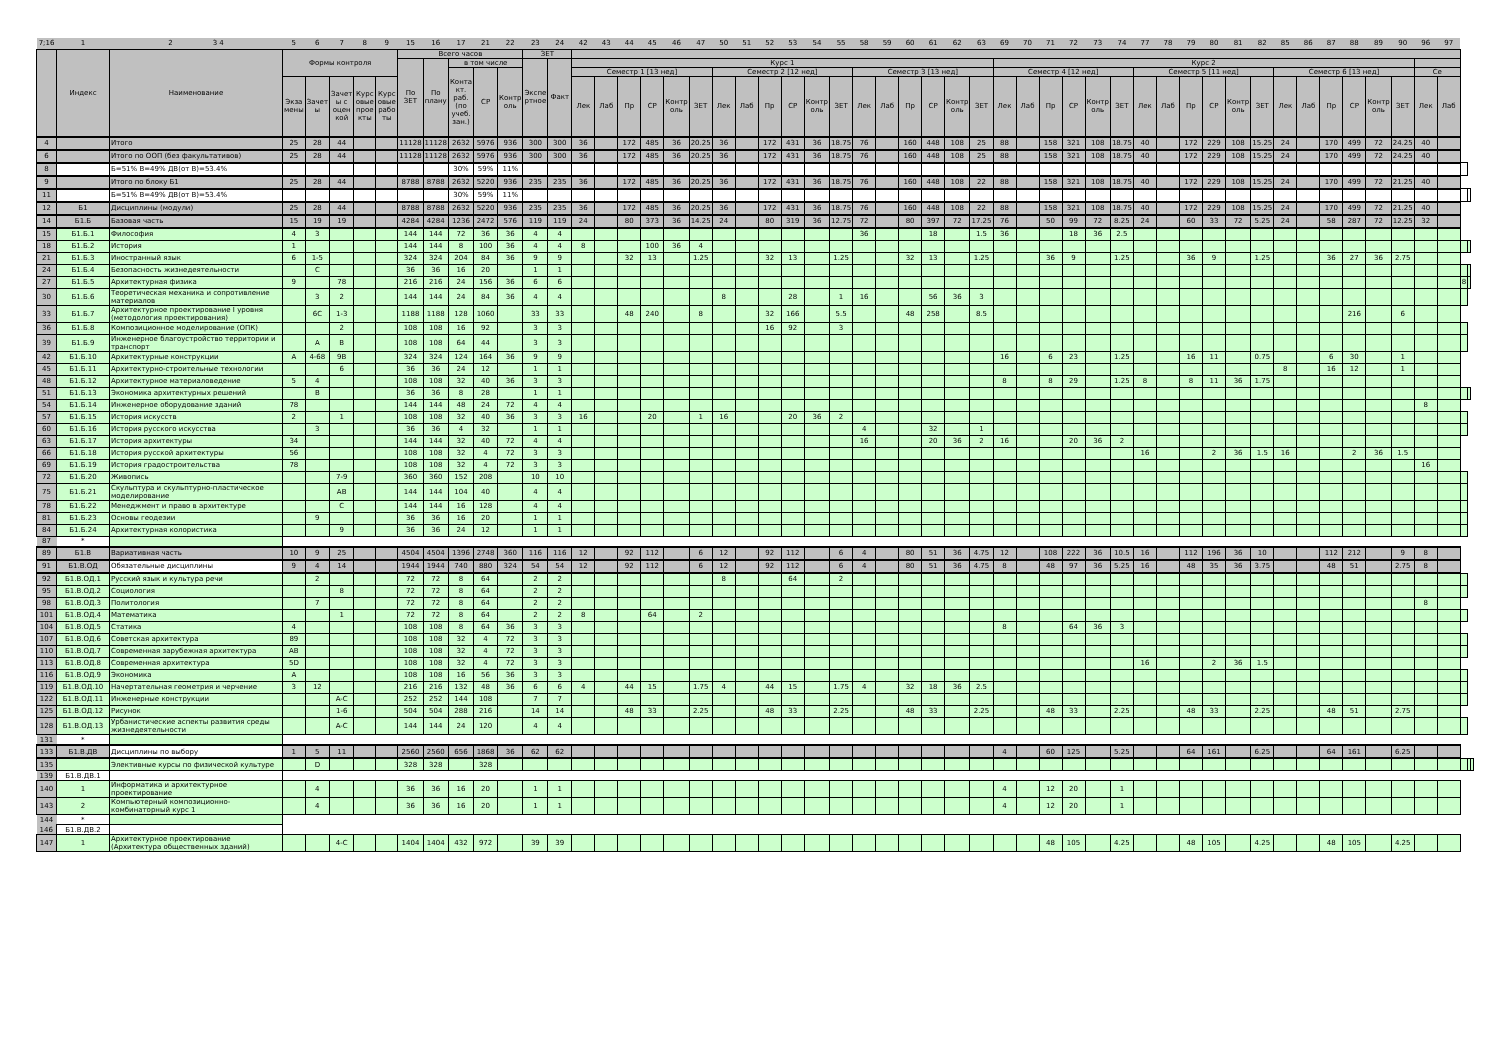| 7;16 | 1 | 2 3 4 | 5 | 6 | 7 | 8 | 9 | 15 | 16 | 17 | 21 | 22 | 23 | 24 | 42 | 43 | 44 | 45 | 46 | 47 | 50 | 51 | 52 | 53 | 54 | 55 | 58 | 59 | 60 | 61 | 62 | 63 | 69 | 70 | 71 | 72 | 73 | 74 | 77 | 78 | 79 | 80 | 81 | 82 | 85 | 86 | 87 | 88 | 89 | 90 | 96 | 97 | | | |
| --- | --- | --- | --- | --- | --- | --- | --- | --- | --- | --- | --- | --- | --- | --- | --- | --- | --- | --- | --- | --- | --- | --- | --- | --- | --- | --- | --- | --- | --- | --- | --- | --- | --- | --- | --- | --- | --- | --- | --- | --- | --- | --- | --- | --- | --- | --- | --- | --- | --- | --- | --- | --- | --- | --- | --- |
| | Индекс | Наименование | Формы контроля | | | | | Всего часов | | | | | ЗЕТ | | | | | | | | | | | | | | | | | | | | | | | | | | | | | | | | | | | | | | | | | | |
| | | | | | | | | По ЗЕТ | По плану | в том числе | | | Экспе ртное | Факт | Курс 1 | | | | | | | | | | | | | | | | | | Курс 2 | | | | | | | | | | | | | | | | | | | | | | |
| | | | | | | | | | | Конта кт. раб. (по учеб. зан.) | СР | Контр оль | | | Семестр 1 [13 нед] | | | | | | Семестр 2 [12 нед] | | | | | | Семестр 3 [13 нед] | | | | | | Семестр 4 [12 нед] | | | | | | Семестр 5 [11 нед] | | | | | | Семестр 6 [13 нед] | | | | | | Се | | | | |
| | | | Экза мены | Зачет ы | Зачет ы с оцен кой | Курс овые прое кты | Курс овые рабо ты | | | | | | | | Лек | Лаб | Пр | СР | Контр оль | ЗЕТ | Лек | Лаб | Пр | СР | Контр оль | ЗЕТ | Лек | Лаб | Пр | СР | Контр оль | ЗЕТ | Лек | Лаб | Пр | СР | Контр оль | ЗЕТ | Лек | Лаб | Пр | СР | Контр оль | ЗЕТ | Лек | Лаб | Пр | СР | Контр оль | ЗЕТ | Лек | Лаб | | | |
| 4 | | Итого | 25 | 28 | 44 | | | 11128 | 11128 | 2632 | 5976 | 936 | 300 | 300 | 36 | | 172 | 485 | 36 | 20.25 | 36 | | 172 | 431 | 36 | 18.75 | 76 | | 160 | 448 | 108 | 25 | 88 | | 158 | 321 | 108 | 18.75 | 40 | | 172 | 229 | 108 | 15.25 | 24 | | 170 | 499 | 72 | 24.25 | 40 | | | | |
| 6 | | Итого по ООП (без факультативов) | 25 | 28 | 44 | | | 11128 | 11128 | 2632 | 5976 | 936 | 300 | 300 | 36 | | 172 | 485 | 36 | 20.25 | 36 | | 172 | 431 | 36 | 18.75 | 76 | | 160 | 448 | 108 | 25 | 88 | | 158 | 321 | 108 | 18.75 | 40 | | 172 | 229 | 108 | 15.25 | 24 | | 170 | 499 | 72 | 24.25 | 40 | | | | |
| 8 | | Б=51% В=49% ДВ(от В)=53.4% | | | | | | | | 30% | 59% | 11% | | | | | | | | | | | | | | | | | | | | | | | | | | | | | | | | | | | | | | | | | | | |
| 9 | | Итого по блоку Б1 | 25 | 28 | 44 | | | 8788 | 8788 | 2632 | 5220 | 936 | 235 | 235 | 36 | | 172 | 485 | 36 | 20.25 | 36 | | 172 | 431 | 36 | 18.75 | 76 | | 160 | 448 | 108 | 22 | 88 | | 158 | 321 | 108 | 18.75 | 40 | | 172 | 229 | 108 | 15.25 | 24 | | 170 | 499 | 72 | 21.25 | 40 | | | | |
| 11 | | Б=51% В=49% ДВ(от В)=53.4% | | | | | | | | 30% | 59% | 11% | | | | | | | | | | | | | | | | | | | | | | | | | | | | | | | | | | | | | | | | | | | |
| 12 | Б1 | Дисциплины (модули) | 25 | 28 | 44 | | | 8788 | 8788 | 2632 | 5220 | 936 | 235 | 235 | 36 | | 172 | 485 | 36 | 20.25 | 36 | | 172 | 431 | 36 | 18.75 | 76 | | 160 | 448 | 108 | 22 | 88 | | 158 | 321 | 108 | 18.75 | 40 | | 172 | 229 | 108 | 15.25 | 24 | | 170 | 499 | 72 | 21.25 | 40 | | | | |
| 14 | Б1.Б | Базовая часть | 15 | 19 | 19 | | | 4284 | 4284 | 1236 | 2472 | 576 | 119 | 119 | 24 | | 80 | 373 | 36 | 14.25 | 24 | | 80 | 319 | 36 | 12.75 | 72 | | 80 | 397 | 72 | 17.25 | 76 | | 50 | 99 | 72 | 8.25 | 24 | | 60 | 33 | 72 | 5.25 | 24 | | 58 | 287 | 72 | 12.25 | 32 | | | | |
| 15 | Б1.Б.1 | Философия | 4 | 3 | | | | 144 | 144 | 72 | 36 | 36 | 4 | 4 | | | | | | | | | | | | | 36 | | | 18 | | 1.5 | 36 | | | 18 | 36 | 2.5 | | | | | | | | | | | | | | | | | |
| 18 | Б1.Б.2 | История | 1 | | | | | 144 | 144 | 8 | 100 | 36 | 4 | 4 | 8 | | | 100 | 36 | 4 | | | | | | | | | | | | | | | | | | | | | | | | | | | | | | | | | | | |
| 21 | Б1.Б.3 | Иностранный язык | 6 | 1-5 | | | | 324 | 324 | 204 | 84 | 36 | 9 | 9 | | | 32 | 13 | | 1.25 | | | 32 | 13 | | 1.25 | | | 32 | 13 | | 1.25 | | | 36 | 9 | | 1.25 | | | 36 | 9 | | 1.25 | | | 36 | 27 | 36 | 2.75 | | | | | |
| 24 | Б1.Б.4 | Безопасность жизнедеятельности | | C | | | | 36 | 36 | 16 | 20 | | 1 | 1 | | | | | | | | | | | | | | | | | | | | | | | | | | | | | | | | | | | | | | | | | |
| 27 | Б1.Б.5 | Архитектурная физика | 9 | | 78 | | | 216 | 216 | 24 | 156 | 36 | 6 | 6 | | | | | | | | | | | | | | | | | | | | | | | | | | | | | | | | | | | | | | | 8 | | |
| 30 | Б1.Б.6 | Теоретическая механика и сопротивление материалов | | 3 | 2 | | | 144 | 144 | 24 | 84 | 36 | 4 | 4 | | | | | | | 8 | | | 28 | | 1 | 16 | | | 56 | 36 | 3 | | | | | | | | | | | | | | | | | | | | | | | |
| 33 | Б1.Б.7 | Архитектурное проектирование I уровня (методология проектирования) | | 6C | 1-3 | | | 1188 | 1188 | 128 | 1060 | | 33 | 33 | | | 48 | 240 | | 8 | | | 32 | 166 | | 5.5 | | | 48 | 258 | | 8.5 | | | | | | | | | | | | | | | | 216 | | 6 | | | | | |
| 36 | Б1.Б.8 | Композиционное моделирование (ОПК) | | | 2 | | | 108 | 108 | 16 | 92 | | 3 | 3 | | | | | | | | | 16 | 92 | | 3 | | | | | | | | | | | | | | | | | | | | | | | | | | | | | |
| 39 | Б1.Б.9 | Инженерное благоустройство территории и транспорт | | A | B | | | 108 | 108 | 64 | 44 | | 3 | 3 | | | | | | | | | | | | | | | | | | | | | | | | | | | | | | | | | | | | | | | | | |
| 42 | Б1.Б.10 | Архитектурные конструкции | A | 4-68 | 9B | | | 324 | 324 | 124 | 164 | 36 | 9 | 9 | | | | | | | | | | | | | | | | | | | 16 | | 6 | 23 | | 1.25 | | | 16 | 11 | | 0.75 | | | 6 | 30 | | 1 | | | | | |
| 45 | Б1.Б.11 | Архитектурно-строительные технологии | | | 6 | | | 36 | 36 | 24 | 12 | | 1 | 1 | | | | | | | | | | | | | | | | | | | | | | | | | | | | | | | 8 | | 16 | 12 | | 1 | | | | | |
| 48 | Б1.Б.12 | Архитектурное материаловедение | 5 | 4 | | | | 108 | 108 | 32 | 40 | 36 | 3 | 3 | | | | | | | | | | | | | | | | | | | 8 | | 8 | 29 | | 1.25 | 8 | | 8 | 11 | 36 | 1.75 | | | | | | | | | | | |
| 51 | Б1.Б.13 | Экономика архитектурных решений | | B | | | | 36 | 36 | 8 | 28 | | 1 | 1 | | | | | | | | | | | | | | | | | | | | | | | | | | | | | | | | | | | | | | | | | |
| 54 | Б1.Б.14 | Инженерное оборудование зданий | 78 | | | | | 144 | 144 | 48 | 24 | 72 | 4 | 4 | | | | | | | | | | | | | | | | | | | | | | | | | | | | | | | | | | | | | 8 | | | | |
| 57 | Б1.Б.15 | История искусств | 2 | | 1 | | | 108 | 108 | 32 | 40 | 36 | 3 | 3 | 16 | | | 20 | | 1 | 16 | | | 20 | 36 | 2 | | | | | | | | | | | | | | | | | | | | | | | | | | | | | |
| 60 | Б1.Б.16 | История русского искусства | | 3 | | | | 36 | 36 | 4 | 32 | | 1 | 1 | | | | | | | | | | | | | 4 | | | 32 | | 1 | | | | | | | | | | | | | | | | | | | | | | | |
| 63 | Б1.Б.17 | История архитектуры | 34 | | | | | 144 | 144 | 32 | 40 | 72 | 4 | 4 | | | | | | | | | | | | | 16 | | | 20 | 36 | 2 | 16 | | | 20 | 36 | 2 | | | | | | | | | | | | | | | | | |
| 66 | Б1.Б.18 | История русской архитектуры | 56 | | | | | 108 | 108 | 32 | 4 | 72 | 3 | 3 | | | | | | | | | | | | | | | | | | | | | | | | | 16 | | | 2 | 36 | 1.5 | 16 | | | 2 | 36 | 1.5 | | | | | |
| 69 | Б1.Б.19 | История градостроительства | 78 | | | | | 108 | 108 | 32 | 4 | 72 | 3 | 3 | | | | | | | | | | | | | | | | | | | | | | | | | | | | | | | | | | | | | 16 | | | | |
| 72 | Б1.Б.20 | Живопись | | | 7-9 | | | 360 | 360 | 152 | 208 | | 10 | 10 | | | | | | | | | | | | | | | | | | | | | | | | | | | | | | | | | | | | | | | | | |
| 75 | Б1.Б.21 | Скульптура и скульптурно-пластическое моделирование | | | AB | | | 144 | 144 | 104 | 40 | | 4 | 4 | | | | | | | | | | | | | | | | | | | | | | | | | | | | | | | | | | | | | | | | | |
| 78 | Б1.Б.22 | Менеджмент и право в архитектуре | | | C | | | 144 | 144 | 16 | 128 | | 4 | 4 | | | | | | | | | | | | | | | | | | | | | | | | | | | | | | | | | | | | | | | | | |
| 81 | Б1.Б.23 | Основы геодезии | | 9 | | | | 36 | 36 | 16 | 20 | | 1 | 1 | | | | | | | | | | | | | | | | | | | | | | | | | | | | | | | | | | | | | | | | | |
| 84 | Б1.Б.24 | Архитектурная колористика | | | 9 | | | 36 | 36 | 24 | 12 | | 1 | 1 | | | | | | | | | | | | | | | | | | | | | | | | | | | | | | | | | | | | | | | | | |
| 87 | * | | | | | | | | | | | | | | | | | | | | | | | | | | | | | | | | | | | | | | | | | | | | | | | | | | | | | | |
| 89 | Б1.В | Вариативная часть | 10 | 9 | 25 | | | 4504 | 4504 | 1396 | 2748 | 360 | 116 | 116 | 12 | | 92 | 112 | | 6 | 12 | | 92 | 112 | | 6 | 4 | | 80 | 51 | 36 | 4.75 | 12 | | 108 | 222 | 36 | 10.5 | 16 | | 112 | 196 | 36 | 10 | | | 112 | 212 | | 9 | 8 | | | | |
| 91 | Б1.В.ОД | Обязательные дисциплины | 9 | 4 | 14 | | | 1944 | 1944 | 740 | 880 | 324 | 54 | 54 | 12 | | 92 | 112 | | 6 | 12 | | 92 | 112 | | 6 | 4 | | 80 | 51 | 36 | 4.75 | 8 | | 48 | 97 | 36 | 5.25 | 16 | | 48 | 35 | 36 | 3.75 | | | 48 | 51 | | 2.75 | 8 | | | | |
| 92 | Б1.В.ОД.1 | Русский язык и культура речи | | 2 | | | | 72 | 72 | 8 | 64 | | 2 | 2 | | | | | | | 8 | | | 64 | | 2 | | | | | | | | | | | | | | | | | | | | | | | | | | | | | |
| 95 | Б1.В.ОД.2 | Социология | | | 8 | | | 72 | 72 | 8 | 64 | | 2 | 2 | | | | | | | | | | | | | | | | | | | | | | | | | | | | | | | | | | | | | | | | | |
| 98 | Б1.В.ОД.3 | Политология | | 7 | | | | 72 | 72 | 8 | 64 | | 2 | 2 | | | | | | | | | | | | | | | | | | | | | | | | | | | | | | | | | | | | | 8 | | | | |
| 101 | Б1.В.ОД.4 | Математика | | | 1 | | | 72 | 72 | 8 | 64 | | 2 | 2 | 8 | | | 64 | | 2 | | | | | | | | | | | | | | | | | | | | | | | | | | | | | | | | | | | |
| 104 | Б1.В.ОД.5 | Статика | 4 | | | | | 108 | 108 | 8 | 64 | 36 | 3 | 3 | | | | | | | | | | | | | | | | | | | 8 | | | 64 | 36 | 3 | | | | | | | | | | | | | | | | | |
| 107 | Б1.В.ОД.6 | Советская архитектура | 89 | | | | | 108 | 108 | 32 | 4 | 72 | 3 | 3 | | | | | | | | | | | | | | | | | | | | | | | | | | | | | | | | | | | | | | | | | |
| 110 | Б1.В.ОД.7 | Современная зарубежная архитектура | AB | | | | | 108 | 108 | 32 | 4 | 72 | 3 | 3 | | | | | | | | | | | | | | | | | | | | | | | | | | | | | | | | | | | | | | | | | |
| 113 | Б1.В.ОД.8 | Современная архитектура | 5D | | | | | 108 | 108 | 32 | 4 | 72 | 3 | 3 | | | | | | | | | | | | | | | | | | | | | | | | | 16 | | | 2 | 36 | 1.5 | | | | | | | | | | | |
| 116 | Б1.В.ОД.9 | Экономика | A | | | | | 108 | 108 | 16 | 56 | 36 | 3 | 3 | | | | | | | | | | | | | | | | | | | | | | | | | | | | | | | | | | | | | | | | | |
| 119 | Б1.В.ОД.10 | Начертательная геометрия и черчение | 3 | 12 | | | | 216 | 216 | 132 | 48 | 36 | 6 | 6 | 4 | | 44 | 15 | | 1.75 | 4 | | 44 | 15 | | 1.75 | 4 | | 32 | 18 | 36 | 2.5 | | | | | | | | | | | | | | | | | | | | | | | |
| 122 | Б1.В.ОД.11 | Инженерные конструкции | | | A-C | | | 252 | 252 | 144 | 108 | | 7 | 7 | | | | | | | | | | | | | | | | | | | | | | | | | | | | | | | | | | | | | | | | | |
| 125 | Б1.В.ОД.12 | Рисунок | | | 1-6 | | | 504 | 504 | 288 | 216 | | 14 | 14 | | | 48 | 33 | | 2.25 | | | 48 | 33 | | 2.25 | | | 48 | 33 | | 2.25 | | | 48 | 33 | | 2.25 | | | 48 | 33 | | 2.25 | | | 48 | 51 | | 2.75 | | | | | |
| 128 | Б1.В.ОД.13 | Урбанистические аспекты развития среды жизнедеятельности | | | A-C | | | 144 | 144 | 24 | 120 | | 4 | 4 | | | | | | | | | | | | | | | | | | | | | | | | | | | | | | | | | | | | | | | | | |
| 131 | * | | | | | | | | | | | | | | | | | | | | | | | | | | | | | | | | | | | | | | | | | | | | | | | | | | | | | | |
| 133 | Б1.В.ДВ | Дисциплины по выбору | 1 | 5 | 11 | | | 2560 | 2560 | 656 | 1868 | 36 | 62 | 62 | | | | | | | | | | | | | | | | | | | 4 | | 60 | 125 | | 5.25 | | | 64 | 161 | | 6.25 | | | 64 | 161 | | 6.25 | | | | | |
| 135 | | Элективные курсы по физической культуре | | D | | | | 328 | 328 | | 328 | | | | | | | | | | | | | | | | | | | | | | | | | | | | | | | | | | | | | | | | | | | | |
| 139 | Б1.В.ДВ.1 | | | | | | | | | | | | | | | | | | | | | | | | | | | | | | | | | | | | | | | | | | | | | | | | | | | | | | |
| 140 | 1 | Информатика и архитектурное проектирование | | 4 | | | | 36 | 36 | 16 | 20 | | 1 | 1 | | | | | | | | | | | | | | | | | | | 4 | | 12 | 20 | | 1 | | | | | | | | | | | | | | | | | |
| 143 | 2 | Компьютерный композиционно-комбинаторный курс 1 | | 4 | | | | 36 | 36 | 16 | 20 | | 1 | 1 | | | | | | | | | | | | | | | | | | | 4 | | 12 | 20 | | 1 | | | | | | | | | | | | | | | | | |
| 144 | * | | | | | | | | | | | | | | | | | | | | | | | | | | | | | | | | | | | | | | | | | | | | | | | | | | | | | | |
| 146 | Б1.В.ДВ.2 | | | | | | | | | | | | | | | | | | | | | | | | | | | | | | | | | | | | | | | | | | | | | | | | | | | | | | |
| 147 | 1 | Архитектурное проектирование (Архитектура общественных зданий) | | | 4-C | | | 1404 | 1404 | 432 | 972 | | 39 | 39 | | | | | | | | | | | | | | | | | | | | | 48 | 105 | | 4.25 | | | 48 | 105 | | 4.25 | | | 48 | 105 | | 4.25 | | | | | |